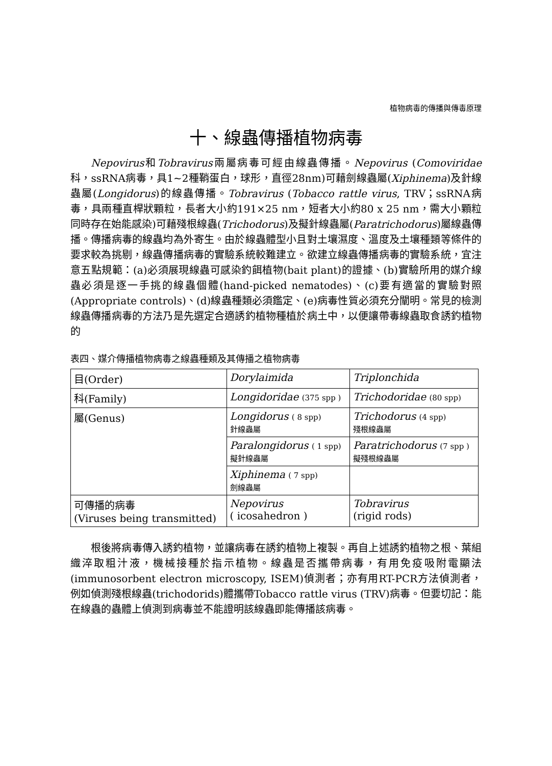植物病毒的傳播與傳毒原理
十、線蟲傳播植物病毒
Nepovirus和Tobravirus兩屬病毒可經由線蟲傳播。Nepovirus (Comoviridae 科，ssRNA病毒，具1~2種鞘蛋白，球形，直徑28nm)可藉劍線蟲屬(Xiphinema)及針線蟲屬(Longidorus)的線蟲傳播。Tobravirus (Tobacco rattle virus, TRV；ssRNA病毒，具兩種直桿狀顆粒，長者大小約191×25 nm，短者大小約80 x 25 nm，需大小顆粒同時存在始能感染)可藉殘根線蟲(Trichodorus)及擬針線蟲屬(Paratrichodorus)屬線蟲傳播。傳播病毒的線蟲均為外寄生。由於線蟲體型小且對土壤濕度、溫度及土壤種類等條件的要求較為挑剔，線蟲傳播病毒的實驗系統較難建立。欲建立線蟲傳播病毒的實驗系統，宜注意五點規範：(a)必須展現線蟲可感染釣餌植物(bait plant)的證據、(b)實驗所用的媒介線蟲必須是逐一手挑的線蟲個體(hand-picked nematodes)、(c)要有適當的實驗對照(Appropriate controls)、(d)線蟲種類必須鑑定、(e)病毒性質必須充分闡明。常見的檢測線蟲傳播病毒的方法乃是先選定合適誘釣植物種植於病土中，以便讓帶毒線蟲取食誘釣植物的
表四、媒介傳播植物病毒之線蟲種類及其傳播之植物病毒
| 目(Order) | Dorylaimida | Triplonchida |
| 科(Family) | Longidoridae (375 spp ) | Trichodoridae (80 spp) |
| 屬(Genus) | Longidorus ( 8 spp) 針線蟲屬 | Trichodorus (4 spp) 殘根線蟲屬 |
| | Paralongidorus ( 1 spp) 擬針線蟲屬 | Paratrichodorus (7 spp ) 擬殘根線蟲屬 |
| | Xiphinema ( 7 spp) 劍線蟲屬 | |
| 可傳播的病毒 (Viruses being transmitted) | Nepovirus ( icosahedron ) | Tobravirus (rigid rods) |
根後將病毒傳入誘釣植物，並讓病毒在誘釣植物上複製。再自上述誘釣植物之根、葉組織淬取粗汁液，機械接種於指示植物。線蟲是否攜帶病毒，有用免疫吸附電顯法(immunosorbent electron microscopy, ISEM)偵測者；亦有用RT-PCR方法偵測者，例如偵測殘根線蟲(trichodorids)體攜帶Tobacco rattle virus (TRV)病毒。但要切記：能在線蟲的蟲體上偵測到病毒並不能證明該線蟲即能傳播該病毒。